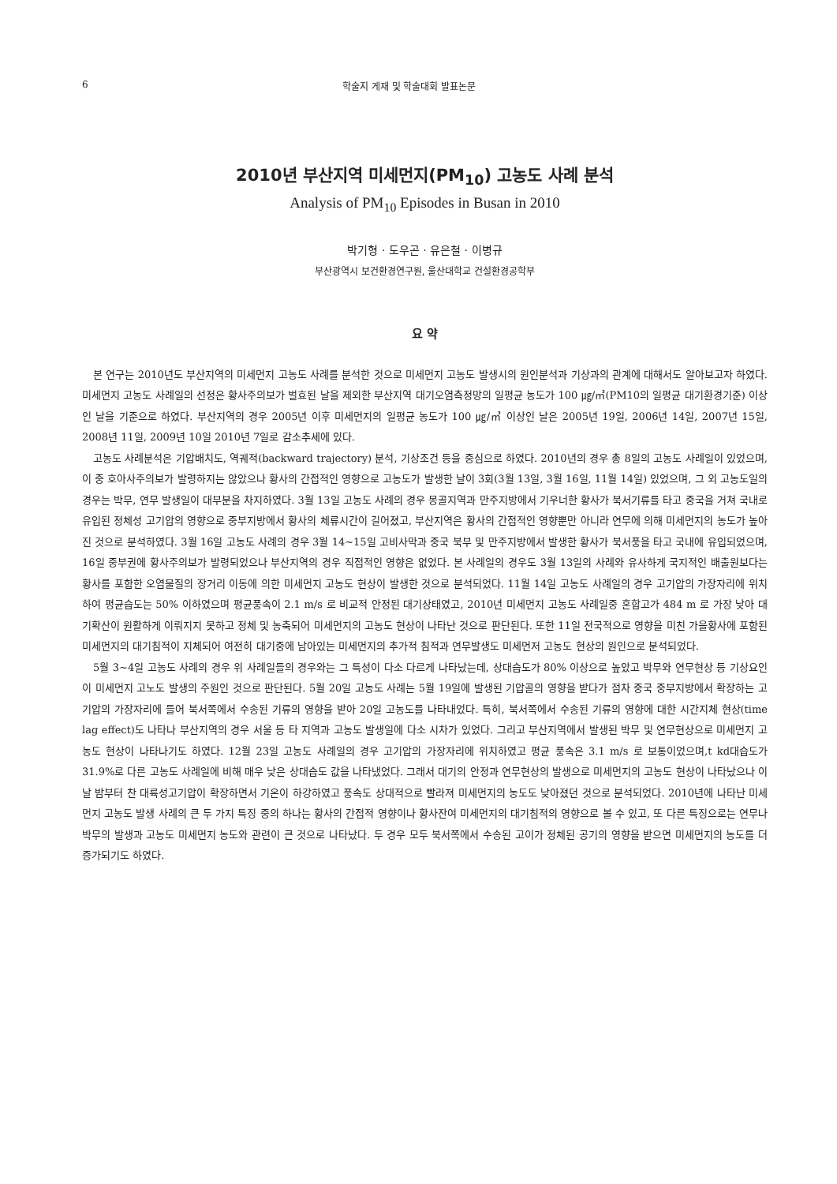6 학술지 게재 및 학술대회 발표논문
2010년 부산지역 미세먼지(PM<sub>10</sub>) 고농도 사례 분석
Analysis of PM<sub>10</sub> Episodes in Busan in 2010
박기형 · 도우곤 · 유은철 · 이병규
부산광역시 보건환경연구원, 울산대학교 건설환경공학부
요 약
본 연구는 2010년도 부산지역의 미세먼지 고농도 사례를 분석한 것으로 미세먼지 고농도 발생시의 원인분석과 기상과의 관계에 대해서도 알아보고자 하였다. 미세먼지 고농도 사례일의 선정은 황사주의보가 벌효된 날을 제외한 부산지역 대기오염측정망의 일평균 농도가 100 ㎍/㎥(PM10의 일평균 대기환경기준) 이상인 날을 기준으로 하였다. 부산지역의 경우 2005년 이후 미세먼지의 일평균 농도가 100 ㎍/㎥ 이상인 날은 2005년 19일, 2006년 14일, 2007년 15일, 2008년 11일, 2009년 10일 2010년 7일로 감소추세에 있다.
고농도 사례분석은 기압배치도, 역궤적(backward trajectory) 분석, 기상조건 등을 중심으로 하였다. 2010년의 경우 총 8일의 고농도 사례일이 있었으며, 이 중 호아사주의보가 발령하지는 않았으나 황사의 간접적인 영향으로 고농도가 발생한 날이 3회(3월 13일, 3월 16일, 11월 14일) 있었으며, 그 외 고농도일의 경우는 박무, 연무 발생일이 대부분을 차지하였다. 3월 13일 고농도 사례의 경우 몽골지역과 만주지방에서 기우너한 황사가 북서기류를 타고 중국을 거쳐 국내로 유입된 정체성 고기압의 영향으로 중부지방에서 황사의 체류시간이 길어졌고, 부산지역은 황사의 간접적인 영향뿐만 아니라 연무에 의해 미세먼지의 농도가 높아진 것으로 분석하였다. 3월 16일 고농도 사례의 경우 3월 14~15일 고비사막과 중국 북부 및 만주지방에서 발생한 황사가 북서풍을 타고 국내에 유입되었으며, 16일 중부권에 황사주의보가 발령되었으나 부산지역의 경우 직접적인 영향은 없었다. 본 사례일의 경우도 3월 13일의 사례와 유사하게 국지적인 배출원보다는 황사를 포함한 오염물질의 장거리 이동에 의한 미세먼지 고농도 현상이 발생한 것으로 분석되었다. 11월 14일 고농도 사례일의 경우 고기압의 가장자리에 위치하여 평균습도는 50% 이하였으며 평균풍속이 2.1 m/s 로 비교적 안정된 대기상태였고, 2010년 미세먼지 고농도 사례일중 혼합고가 484 m 로 가장 낮아 대기확산이 원활하게 이뤄지지 못하고 정체 및 농축되어 미세먼지의 고농도 현상이 나타난 것으로 판단된다. 또한 11일 전국적으로 영향을 미친 가을황사에 포함된 미세먼지의 대기침적이 지체되어 여전히 대기중에 남아있는 미세먼지의 추가적 침적과 연무발생도 미세먼저 고농도 현상의 원인으로 분석되었다.
5월 3~4일 고농도 사례의 경우 위 사례일들의 경우와는 그 특성이 다소 다르게 나타났는데, 상대습도가 80% 이상으로 높았고 박무와 연무현상 등 기상요인이 미세먼지 고노도 발생의 주원인 것으로 판단된다. 5월 20일 고농도 사례는 5월 19일에 발생된 기압골의 영향을 받다가 점차 중국 중부지방에서 확장하는 고기압의 가장자리에 들어 북서쪽에서 수송된 기류의 영향을 받아 20일 고농도를 나타내었다. 특히, 북서쪽에서 수송된 기류의 영향에 대한 시간지체 현상(time lag effect)도 나타나 부산지역의 경우 서울 등 타 지역과 고농도 발생일에 다소 시차가 있었다. 그리고 부산지역에서 발생된 박무 및 연무현상으로 미세먼지 고농도 현상이 나타나기도 하였다. 12월 23일 고농도 사례일의 경우 고기압의 가장자리에 위치하였고 평균 풍속은 3.1 m/s 로 보통이었으며,t kd대습도가 31.9%로 다른 고농도 사례일에 비해 매우 낮은 상대습도 값을 나타냈었다. 그래서 대기의 안정과 연무현상의 발생으로 미세먼지의 고농도 현상이 나타났으나 이날 밤부터 찬 대륙성고기압이 확장하면서 기온이 하강하였고 풍속도 상대적으로 빨라져 미세먼지의 농도도 낮아졌던 것으로 분석되었다. 2010년에 나타난 미세먼지 고농도 발생 사례의 큰 두 가지 특징 중의 하나는 황사의 간접적 영향이나 황사잔여 미세먼지의 대기침적의 영향으로 볼 수 있고, 또 다른 특징으로는 연무나 박무의 발생과 고농도 미세먼지 농도와 관련이 큰 것으로 나타났다. 두 경우 모두 북서쪽에서 수송된 고이가 정체된 공기의 영향을 받으면 미세먼지의 농도를 더 증가되기도 하였다.